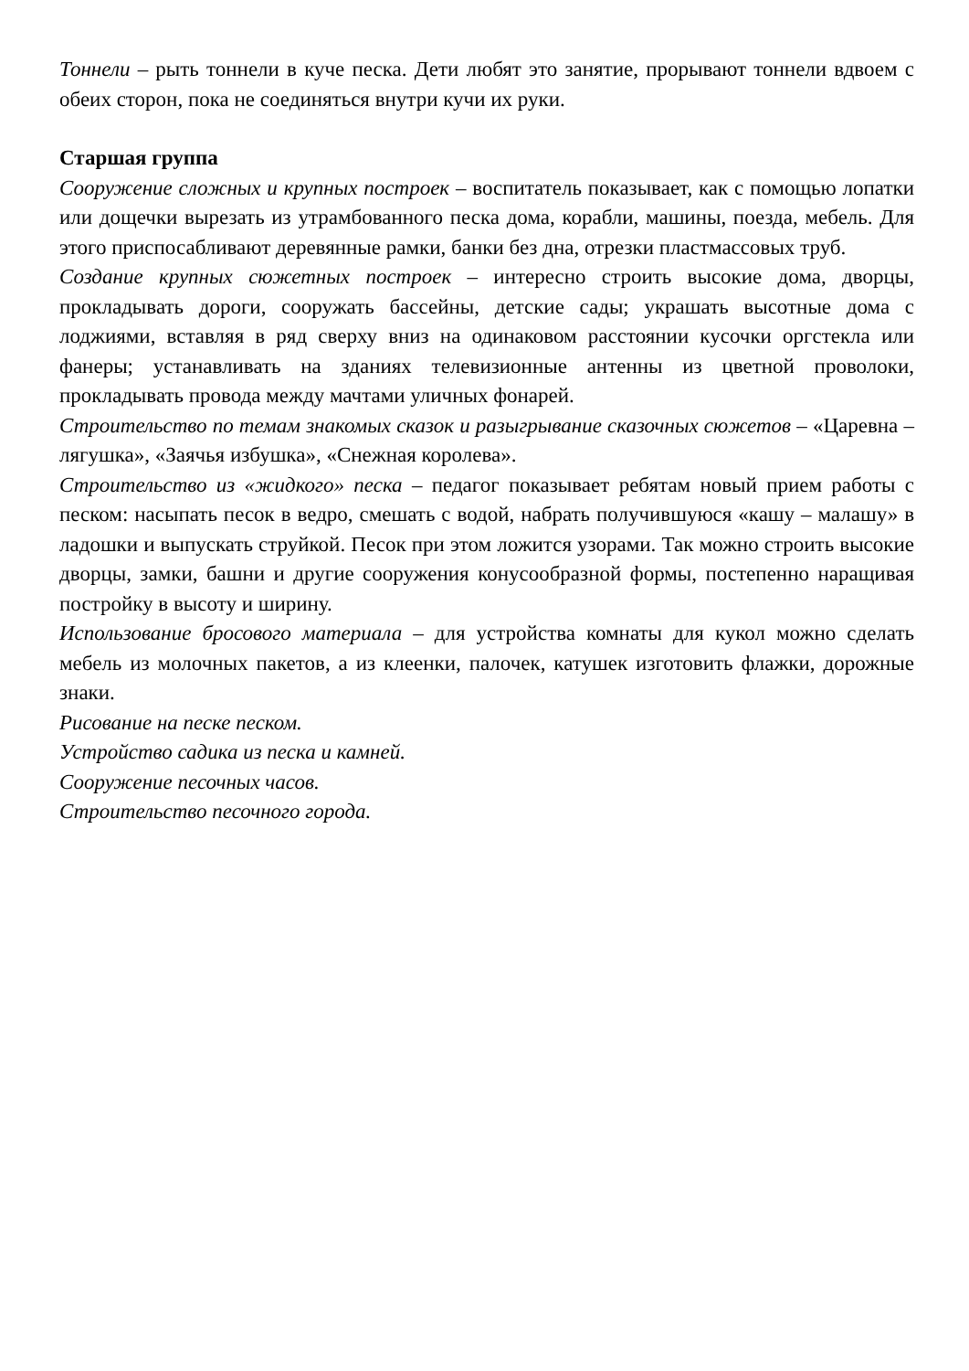Тоннели – рыть тоннели в куче песка. Дети любят это занятие, прорывают тоннели вдвоем с обеих сторон, пока не соединяться внутри кучи их руки.
Старшая группа
Сооружение сложных и крупных построек – воспитатель показывает, как с помощью лопатки или дощечки вырезать из утрамбованного песка дома, корабли, машины, поезда, мебель. Для этого приспосабливают деревянные рамки, банки без дна, отрезки пластмассовых труб.
Создание крупных сюжетных построек – интересно строить высокие дома, дворцы, прокладывать дороги, сооружать бассейны, детские сады; украшать высотные дома с лоджиями, вставляя в ряд сверху вниз на одинаковом расстоянии кусочки оргстекла или фанеры; устанавливать на зданиях телевизионные антенны из цветной проволоки, прокладывать провода между мачтами уличных фонарей.
Строительство по темам знакомых сказок и разыгрывание сказочных сюжетов – «Царевна – лягушка», «Заячья избушка», «Снежная королева».
Строительство из «жидкого» песка – педагог показывает ребятам новый прием работы с песком: насыпать песок в ведро, смешать с водой, набрать получившуюся «кашу – малашу» в ладошки и выпускать струйкой. Песок при этом ложится узорами. Так можно строить высокие дворцы, замки, башни и другие сооружения конусообразной формы, постепенно наращивая постройку в высоту и ширину.
Использование бросового материала – для устройства комнаты для кукол можно сделать мебель из молочных пакетов, а из клеенки, палочек, катушек изготовить флажки, дорожные знаки.
Рисование на песке песком.
Устройство садика из песка и камней.
Сооружение песочных часов.
Строительство песочного города.